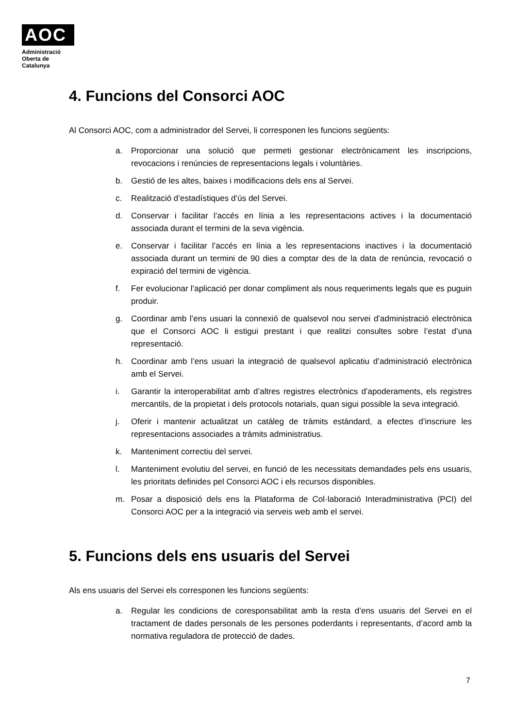AOC
Administració
Oberta de
Catalunya
4. Funcions del Consorci AOC
Al Consorci AOC, com a administrador del Servei, li corresponen les funcions següents:
a. Proporcionar una solució que permeti gestionar electrònicament les inscripcions, revocacions i renúncies de representacions legals i voluntàries.
b. Gestió de les altes, baixes i modificacions dels ens al Servei.
c. Realització d’estadístiques d’ús del Servei.
d. Conservar i facilitar l’accés en línia a les representacions actives i la documentació associada durant el termini de la seva vigència.
e. Conservar i facilitar l’accés en línia a les representacions inactives i la documentació associada durant un termini de 90 dies a comptar des de la data de renúncia, revocació o expiració del termini de vigència.
f. Fer evolucionar l’aplicació per donar compliment als nous requeriments legals que es puguin produir.
g. Coordinar amb l’ens usuari la connexió de qualsevol nou servei d’administració electrònica que el Consorci AOC li estigui prestant i que realitzi consultes sobre l’estat d’una representació.
h. Coordinar amb l’ens usuari la integració de qualsevol aplicatiu d’administració electrònica amb el Servei.
i. Garantir la interoperabilitat amb d’altres registres electrònics d’apoderaments, els registres mercantils, de la propietat i dels protocols notarials, quan sigui possible la seva integració.
j. Oferir i mantenir actualitzat un catàleg de tràmits estàndard, a efectes d’inscriure les representacions associades a tràmits administratius.
k. Manteniment correctiu del servei.
l. Manteniment evolutiu del servei, en funció de les necessitats demandades pels ens usuaris, les prioritats definides pel Consorci AOC i els recursos disponibles.
m. Posar a disposició dels ens la Plataforma de Col·laboració Interadministrativa (PCI) del Consorci AOC per a la integració via serveis web amb el servei.
5. Funcions dels ens usuaris del Servei
Als ens usuaris del Servei els corresponen les funcions següents:
a. Regular les condicions de coresponsabilitat amb la resta d’ens usuaris del Servei en el tractament de dades personals de les persones poderdants i representants, d’acord amb la normativa reguladora de protecció de dades.
7